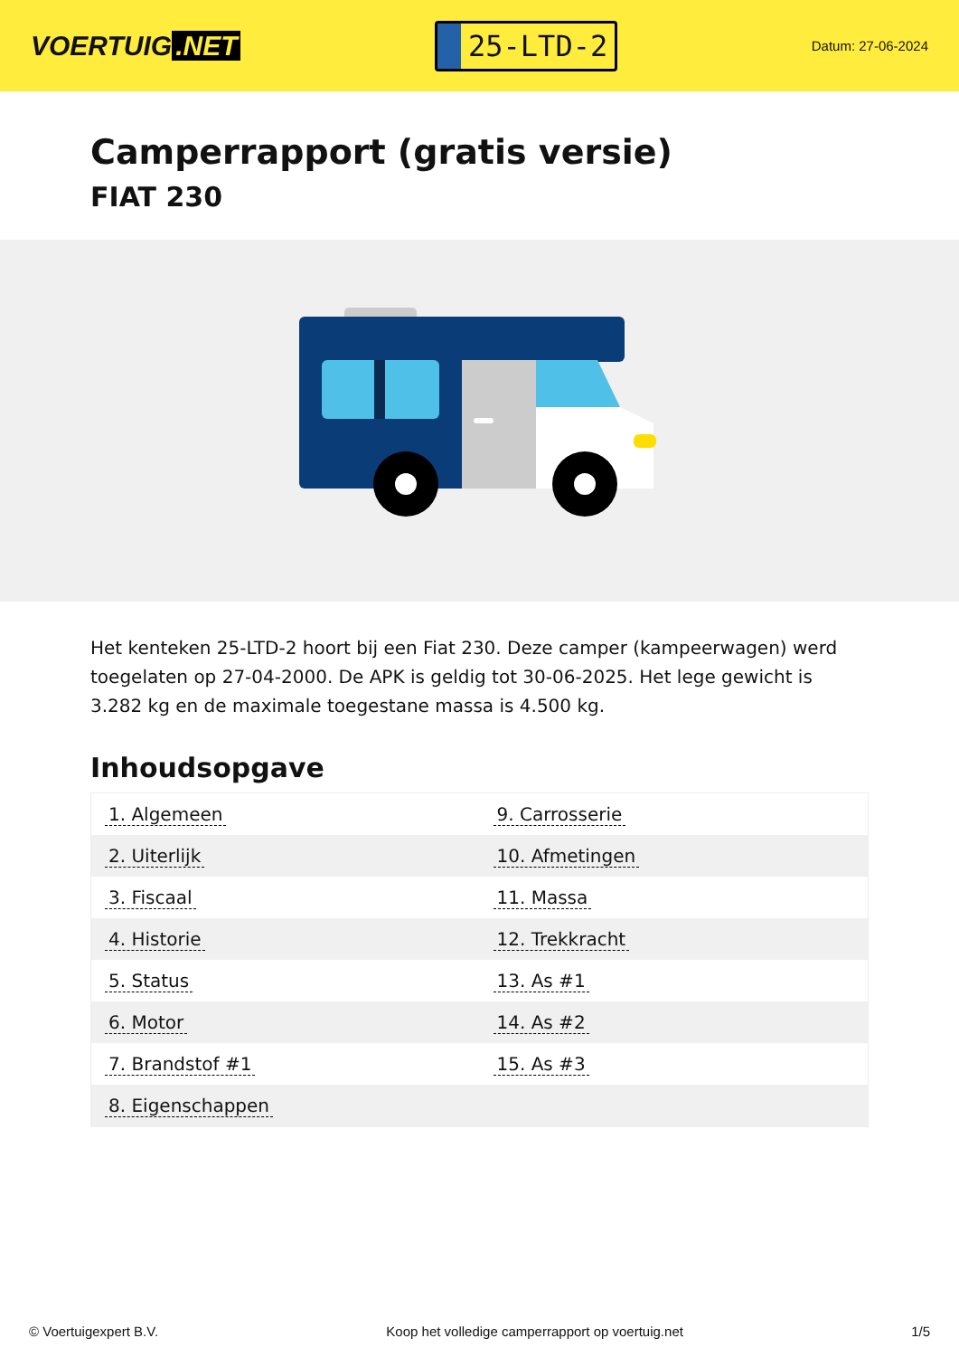VOERTUIG.NET
25-LTD-2
Datum: 27-06-2024
Camperrapport (gratis versie)
FIAT 230
Het kenteken 25-LTD-2 hoort bij een Fiat 230. Deze camper (kampeerwagen) werd toegelaten op 27-04-2000. De APK is geldig tot 30-06-2025. Het lege gewicht is 3.282 kg en de maximale toegestane massa is 4.500 kg.
Inhoudsopgave
| 1. Algemeen | 9. Carrosserie |
| 2. Uiterlijk | 10. Afmetingen |
| 3. Fiscaal | 11. Massa |
| 4. Historie | 12. Trekkracht |
| 5. Status | 13. As #1 |
| 6. Motor | 14. As #2 |
| 7. Brandstof #1 | 15. As #3 |
| 8. Eigenschappen | |
© Voertuigexpert B.V. Koop het volledige camperrapport op voertuig.net 1/5